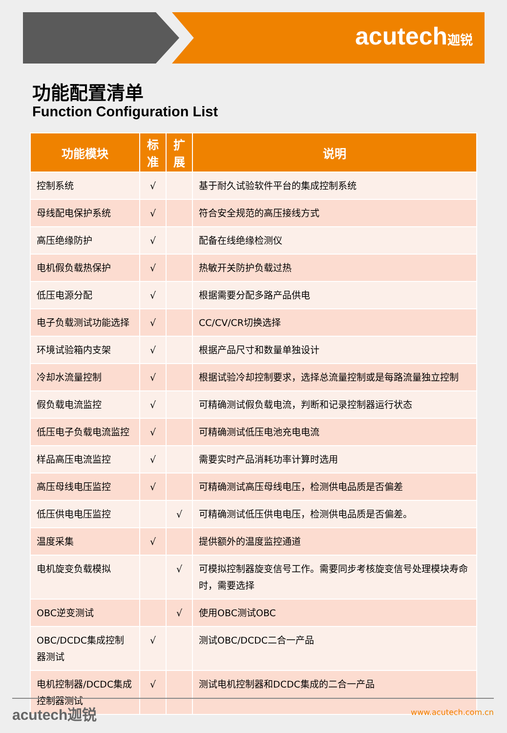acutech迦锐
功能配置清单
Function Configuration List
| 功能模块 | 标 准 | 扩 展 | 说明 |
| --- | --- | --- | --- |
| 控制系统 | √ | | 基于耐久试验软件平台的集成控制系统 |
| 母线配电保护系统 | √ | | 符合安全规范的高压接线方式 |
| 高压绝缘防护 | √ | | 配备在线绝缘检测仪 |
| 电机假负载热保护 | √ | | 热敏开关防护负载过热 |
| 低压电源分配 | √ | | 根据需要分配多路产品供电 |
| 电子负载测试功能选择 | √ | | CC/CV/CR切换选择 |
| 环境试验箱内支架 | √ | | 根据产品尺寸和数量单独设计 |
| 冷却水流量控制 | √ | | 根据试验冷却控制要求，选择总流量控制或是每路流量独立控制 |
| 假负载电流监控 | √ | | 可精确测试假负载电流，判断和记录控制器运行状态 |
| 低压电子负载电流监控 | √ | | 可精确测试低压电池充电电流 |
| 样品高压电流监控 | √ | | 需要实时产品消耗功率计算时选用 |
| 高压母线电压监控 | √ | | 可精确测试高压母线电压，检测供电品质是否偏差 |
| 低压供电电压监控 | | √ | 可精确测试低压供电电压，检测供电品质是否偏差。 |
| 温度采集 | √ | | 提供额外的温度监控通道 |
| 电机旋变负载模拟 | | √ | 可模拟控制器旋变信号工作。需要同步考核旋变信号处理模块寿命时，需要选择 |
| OBC逆变测试 | | √ | 使用OBC测试OBC |
| OBC/DCDC集成控制器测试 | √ | | 测试OBC/DCDC二合一产品 |
| 电机控制器/DCDC集成控制器测试 | √ | | 测试电机控制器和DCDC集成的二合一产品 |
acutech迦锐 www.acutech.com.cn